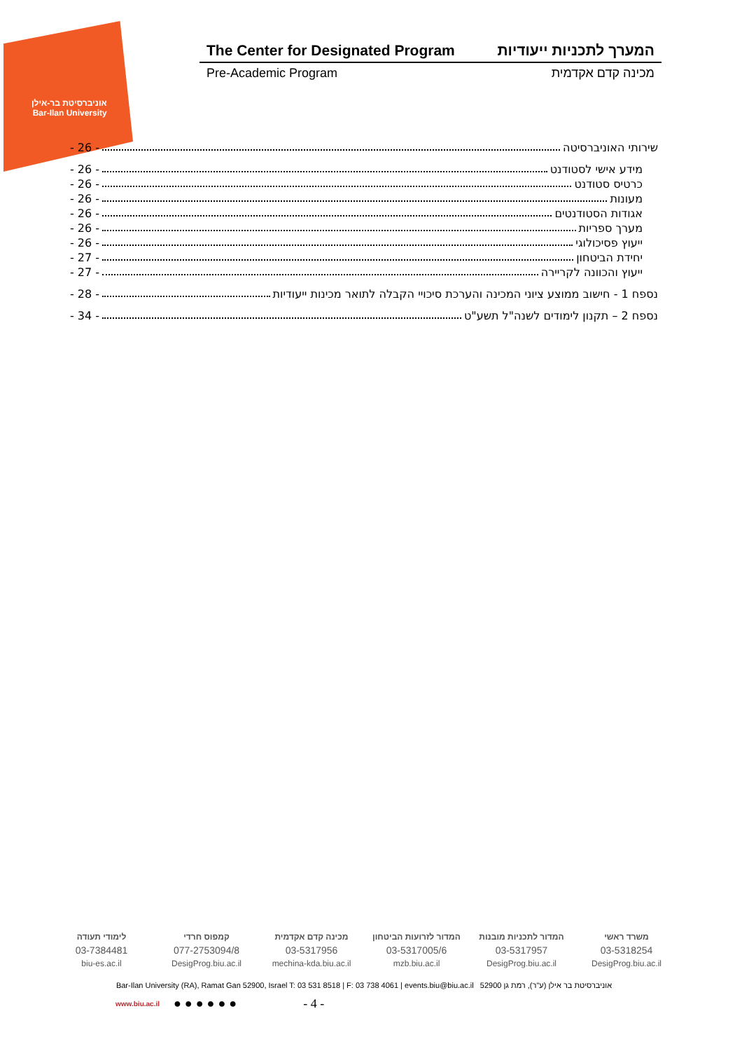אוניברסיטת בר-אילן
Bar-Ilan University
The Center for Designated Program המערך לתכניות ייעודיות
Pre-Academic Program מכינה קדם אקדמית
שירותי האוניברסיטה - 26 -
מידע אישי לסטודנט - 26 -
כרטיס סטודנט - 26 -
מעונות - 26 -
אגודות הסטודנטים - 26 -
מערך ספריות - 26 -
ייעוץ פסיכולוגי - 26 -
יחידת הביטחון - 27 -
ייעוץ והכוונה לקריירה - 27 -
נספח 1 - חישוב ממוצע ציוני המכינה והערכת סיכויי הקבלה לתואר מכינות ייעודיות - 28 -
נספח 2 – תקנון לימודים לשנה"ל תשע"ט - 34 -
משרד ראשי
03-5318254
DesigProg.biu.ac.il
המדור לתכניות מובנות
03-5317957
DesigProg.biu.ac.il
המדור לזרועות הביטחון
03-5317005/6
mzb.biu.ac.il
מכינה קדם אקדמית
03-5317956
mechina-kda.biu.ac.il
קמפוס חרדי
077-2753094/8
DesigProg.biu.ac.il
לימודי תעודה
03-7384481
biu-es.ac.il
Bar-Ilan University (RA), Ramat Gan 52900, Israel T: 03 531 8518 | F: 03 738 4061 | events.biu@biu.ac.il אוניברסיטת בר אילן (ע"ר), רמת גן 52900
www.biu.ac.il ● ● ● ● ● ● - 4 -